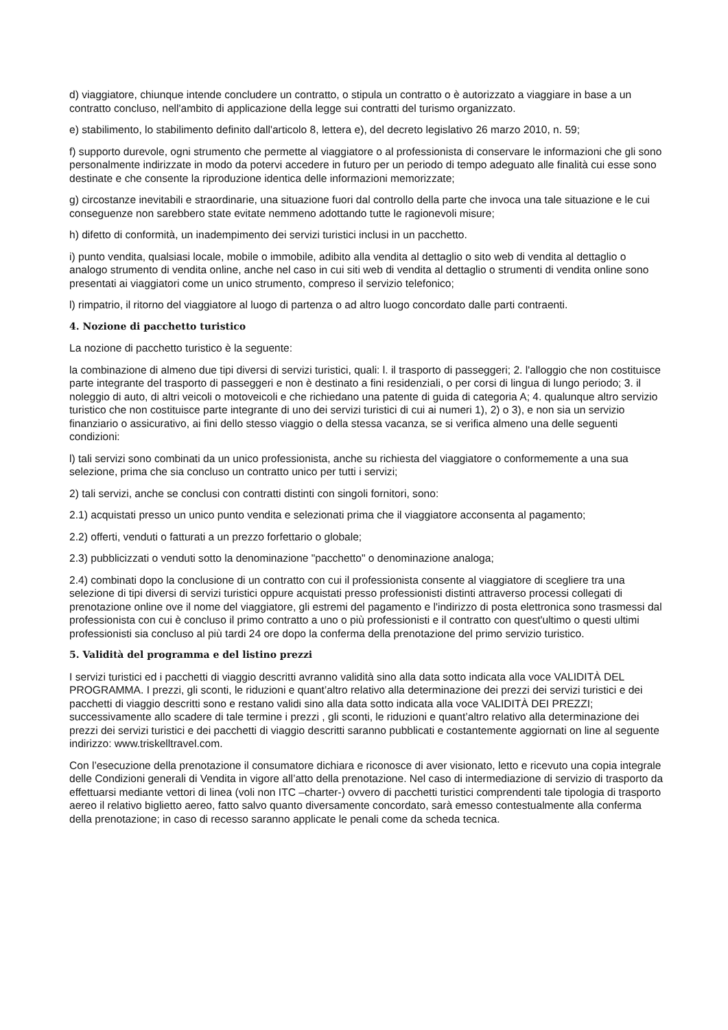d) viaggiatore, chiunque intende concludere un contratto, o stipula un contratto o è autorizzato a viaggiare in base a un contratto concluso, nell'ambito di applicazione della legge sui contratti del turismo organizzato.
e) stabilimento, lo stabilimento definito dall'articolo 8, lettera e), del decreto legislativo 26 marzo 2010, n. 59;
f) supporto durevole, ogni strumento che permette al viaggiatore o al professionista di conservare le informazioni che gli sono personalmente indirizzate in modo da potervi accedere in futuro per un periodo di tempo adeguato alle finalità cui esse sono destinate e che consente la riproduzione identica delle informazioni memorizzate;
g) circostanze inevitabili e straordinarie, una situazione fuori dal controllo della parte che invoca una tale situazione e le cui conseguenze non sarebbero state evitate nemmeno adottando tutte le ragionevoli misure;
h) difetto di conformità, un inadempimento dei servizi turistici inclusi in un pacchetto.
i) punto vendita, qualsiasi locale, mobile o immobile, adibito alla vendita al dettaglio o sito web di vendita al dettaglio o analogo strumento di vendita online, anche nel caso in cui siti web di vendita al dettaglio o strumenti di vendita online sono presentati ai viaggiatori come un unico strumento, compreso il servizio telefonico;
l) rimpatrio, il ritorno del viaggiatore al luogo di partenza o ad altro luogo concordato dalle parti contraenti.
4. Nozione di pacchetto turistico
La nozione di pacchetto turistico è la seguente:
la combinazione di almeno due tipi diversi di servizi turistici, quali: l. il trasporto di passeggeri; 2. l'alloggio che non costituisce parte integrante del trasporto di passeggeri e non è destinato a fini residenziali, o per corsi di lingua di lungo periodo; 3. il noleggio di auto, di altri veicoli o motoveicoli e che richiedano una patente di guida di categoria A; 4. qualunque altro servizio turistico che non costituisce parte integrante di uno dei servizi turistici di cui ai numeri 1), 2) o 3), e non sia un servizio finanziario o assicurativo, ai fini dello stesso viaggio o della stessa vacanza, se si verifica almeno una delle seguenti condizioni:
l) tali servizi sono combinati da un unico professionista, anche su richiesta del viaggiatore o conformemente a una sua selezione, prima che sia concluso un contratto unico per tutti i servizi;
2) tali servizi, anche se conclusi con contratti distinti con singoli fornitori, sono:
2.1) acquistati presso un unico punto vendita e selezionati prima che il viaggiatore acconsenta al pagamento;
2.2) offerti, venduti o fatturati a un prezzo forfettario o globale;
2.3) pubblicizzati o venduti sotto la denominazione "pacchetto" o denominazione analoga;
2.4) combinati dopo la conclusione di un contratto con cui il professionista consente al viaggiatore di scegliere tra una selezione di tipi diversi di servizi turistici oppure acquistati presso professionisti distinti attraverso processi collegati di prenotazione online ove il nome del viaggiatore, gli estremi del pagamento e l'indirizzo di posta elettronica sono trasmessi dal professionista con cui è concluso il primo contratto a uno o più professionisti e il contratto con quest'ultimo o questi ultimi professionisti sia concluso al più tardi 24 ore dopo la conferma della prenotazione del primo servizio turistico.
5. Validità del programma e del listino prezzi
I servizi turistici ed i pacchetti di viaggio descritti avranno validità sino alla data sotto indicata alla voce VALIDITÀ DEL PROGRAMMA. I prezzi, gli sconti, le riduzioni e quant’altro relativo alla determinazione dei prezzi dei servizi turistici e dei pacchetti di viaggio descritti sono e restano validi sino alla data sotto indicata alla voce VALIDITÀ DEI PREZZI; successivamente allo scadere di tale termine i prezzi , gli sconti, le riduzioni e quant’altro relativo alla determinazione dei prezzi dei servizi turistici e dei pacchetti di viaggio descritti saranno pubblicati e costantemente aggiornati on line al seguente indirizzo: www.triskelltravel.com.
Con l’esecuzione della prenotazione il consumatore dichiara e riconosce di aver visionato, letto e ricevuto una copia integrale delle Condizioni generali di Vendita in vigore all’atto della prenotazione. Nel caso di intermediazione di servizio di trasporto da effettuarsi mediante vettori di linea (voli non ITC –charter-) ovvero di pacchetti turistici comprendenti tale tipologia di trasporto aereo il relativo biglietto aereo, fatto salvo quanto diversamente concordato, sarà emesso contestualmente alla conferma della prenotazione; in caso di recesso saranno applicate le penali come da scheda tecnica.